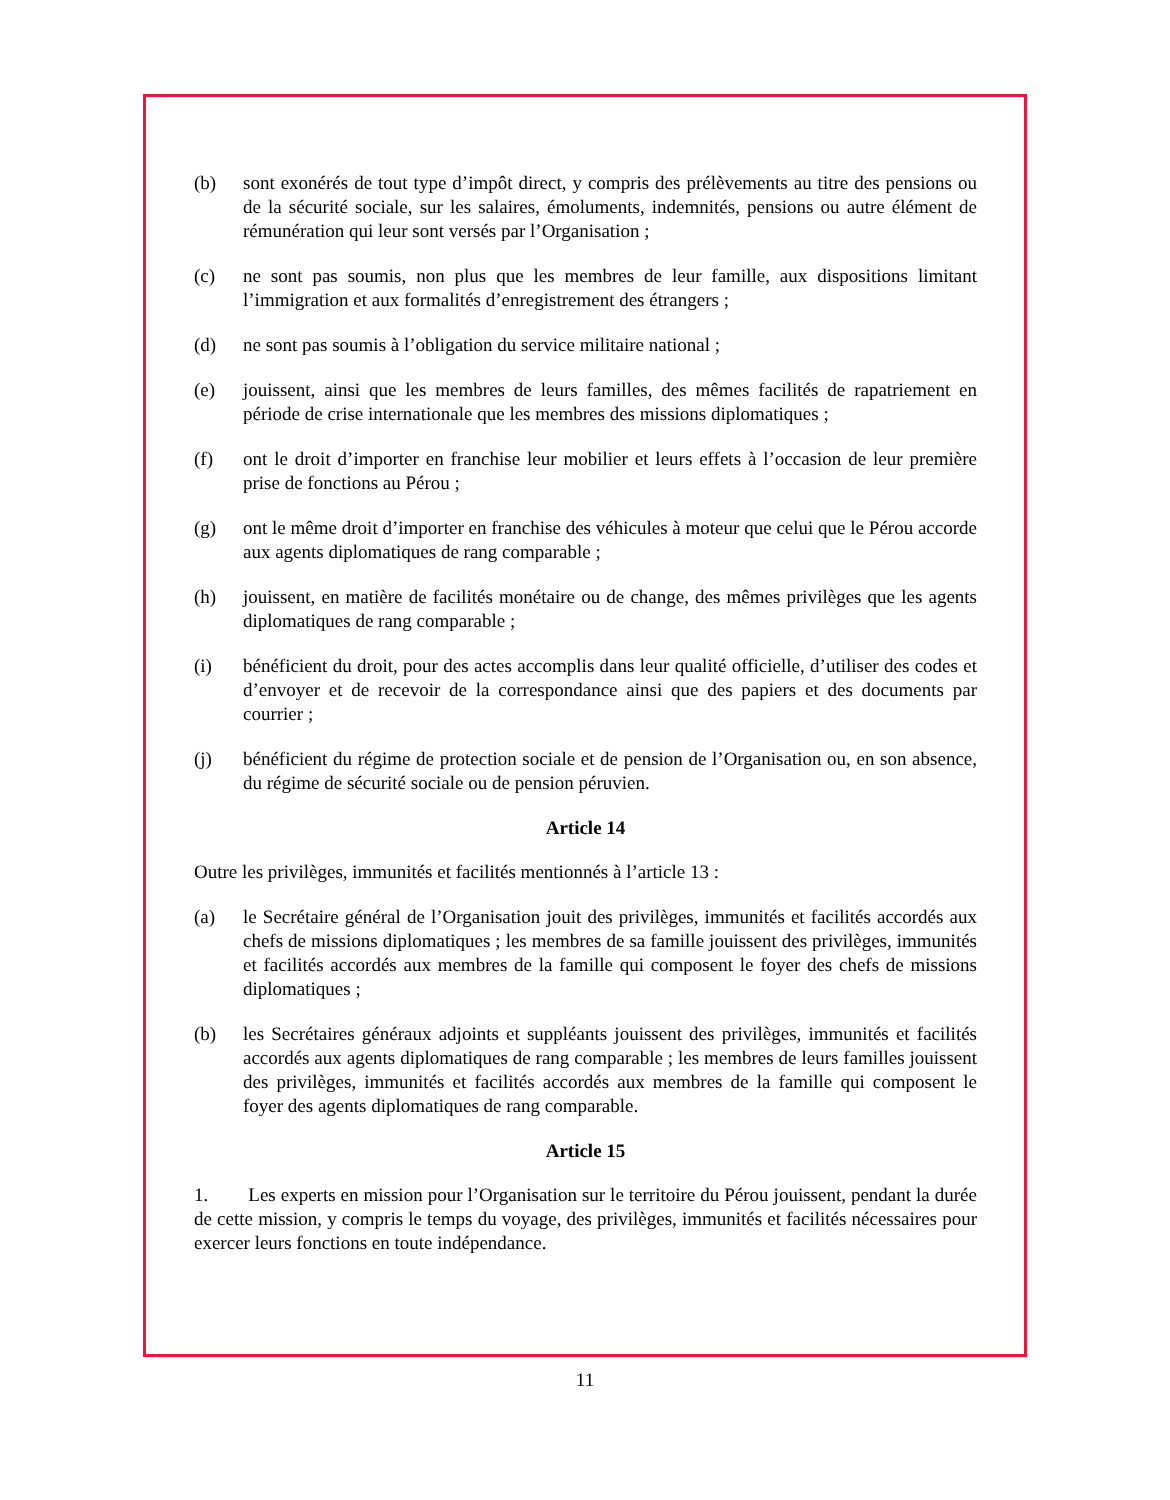(b) sont exonérés de tout type d’impôt direct, y compris des prélèvements au titre des pensions ou de la sécurité sociale, sur les salaires, émoluments, indemnités, pensions ou autre élément de rémunération qui leur sont versés par l’Organisation ;
(c) ne sont pas soumis, non plus que les membres de leur famille, aux dispositions limitant l’immigration et aux formalités d’enregistrement des étrangers ;
(d) ne sont pas soumis à l’obligation du service militaire national ;
(e) jouissent, ainsi que les membres de leurs familles, des mêmes facilités de rapatriement en période de crise internationale que les membres des missions diplomatiques ;
(f) ont le droit d’importer en franchise leur mobilier et leurs effets à l’occasion de leur première prise de fonctions au Pérou ;
(g) ont le même droit d’importer en franchise des véhicules à moteur que celui que le Pérou accorde aux agents diplomatiques de rang comparable ;
(h) jouissent, en matière de facilités monétaire ou de change, des mêmes privilèges que les agents diplomatiques de rang comparable ;
(i) bénéficient du droit, pour des actes accomplis dans leur qualité officielle, d’utiliser des codes et d’envoyer et de recevoir de la correspondance ainsi que des papiers et des documents par courrier ;
(j) bénéficient du régime de protection sociale et de pension de l’Organisation ou, en son absence, du régime de sécurité sociale ou de pension péruvien.
Article 14
Outre les privilèges, immunités et facilités mentionnés à l’article 13 :
(a) le Secrétaire général de l’Organisation jouit des privilèges, immunités et facilités accordés aux chefs de missions diplomatiques ; les membres de sa famille jouissent des privilèges, immunités et facilités accordés aux membres de la famille qui composent le foyer des chefs de missions diplomatiques ;
(b) les Secrétaires généraux adjoints et suppléants jouissent des privilèges, immunités et facilités accordés aux agents diplomatiques de rang comparable ; les membres de leurs familles jouissent des privilèges, immunités et facilités accordés aux membres de la famille qui composent le foyer des agents diplomatiques de rang comparable.
Article 15
1. Les experts en mission pour l’Organisation sur le territoire du Pérou jouissent, pendant la durée de cette mission, y compris le temps du voyage, des privilèges, immunités et facilités nécessaires pour exercer leurs fonctions en toute indépendance.
11